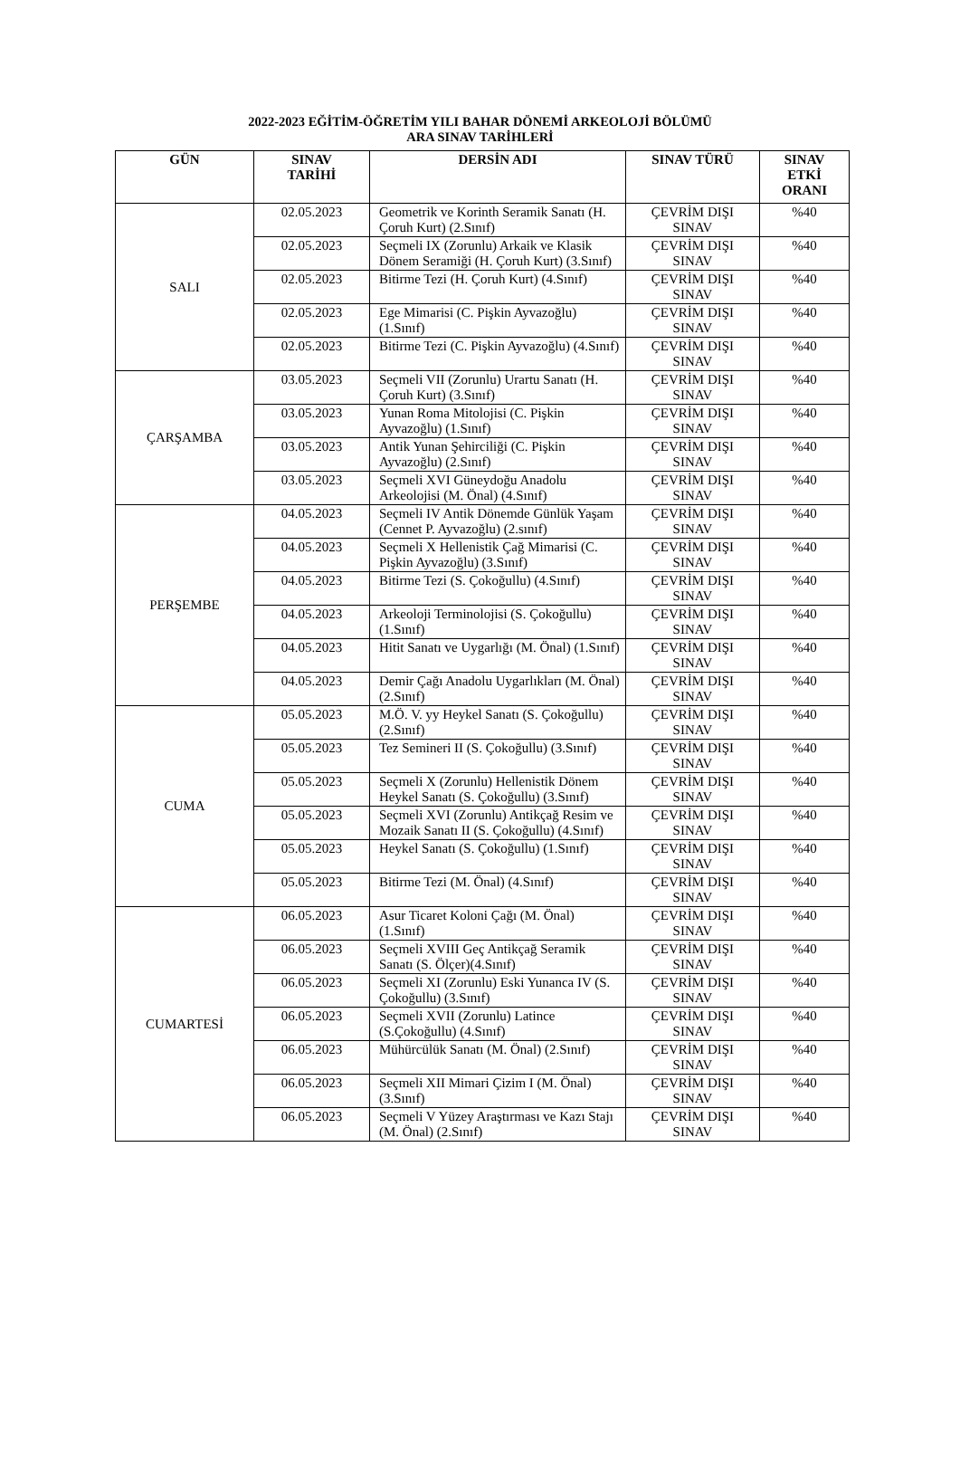2022-2023 EĞİTİM-ÖĞRETİM YILI BAHAR DÖNEMİ ARKEOLOJİ BÖLÜMÜ
ARA SINAV TARİHLERİ
| GÜN | SINAV TARİHİ | DERSİN ADI | SINAV TÜRÜ | SINAV ETKİ ORANI |
| --- | --- | --- | --- | --- |
| SALI | 02.05.2023 | Geometrik ve Korinth Seramik Sanatı (H. Çoruh Kurt) (2.Sınıf) | ÇEVRİM DIŞI SINAV | %40 |
| | 02.05.2023 | Seçmeli IX (Zorunlu) Arkaik ve Klasik Dönem Seramiği (H. Çoruh Kurt) (3.Sınıf) | ÇEVRİM DIŞI SINAV | %40 |
| | 02.05.2023 | Bitirme Tezi (H. Çoruh Kurt) (4.Sınıf) | ÇEVRİM DIŞI SINAV | %40 |
| | 02.05.2023 | Ege Mimarisi (C. Pişkin Ayvazoğlu) (1.Sınıf) | ÇEVRİM DIŞI SINAV | %40 |
| | 02.05.2023 | Bitirme Tezi (C. Pişkin Ayvazoğlu) (4.Sınıf) | ÇEVRİM DIŞI SINAV | %40 |
| ÇARŞAMBA | 03.05.2023 | Seçmeli VII (Zorunlu) Urartu Sanatı (H. Çoruh Kurt) (3.Sınıf) | ÇEVRİM DIŞI SINAV | %40 |
| | 03.05.2023 | Yunan Roma Mitolojisi (C. Pişkin Ayvazoğlu) (1.Sınıf) | ÇEVRİM DIŞI SINAV | %40 |
| | 03.05.2023 | Antik Yunan Şehirciliği (C. Pişkin Ayvazoğlu) (2.Sınıf) | ÇEVRİM DIŞI SINAV | %40 |
| | 03.05.2023 | Seçmeli XVI Güneydoğu Anadolu Arkeolojisi (M. Önal) (4.Sınıf) | ÇEVRİM DIŞI SINAV | %40 |
| PERŞEMBE | 04.05.2023 | Seçmeli IV Antik Dönemde Günlük Yaşam (Cennet P. Ayvazoğlu) (2.sınıf) | ÇEVRİM DIŞI SINAV | %40 |
| | 04.05.2023 | Seçmeli X Hellenistik Çağ Mimarisi (C. Pişkin Ayvazoğlu) (3.Sınıf) | ÇEVRİM DIŞI SINAV | %40 |
| | 04.05.2023 | Bitirme Tezi (S. Çokoğullu) (4.Sınıf) | ÇEVRİM DIŞI SINAV | %40 |
| | 04.05.2023 | Arkeoloji Terminolojisi (S. Çokoğullu) (1.Sınıf) | ÇEVRİM DIŞI SINAV | %40 |
| | 04.05.2023 | Hitit Sanatı ve Uygarlığı (M. Önal) (1.Sınıf) | ÇEVRİM DIŞI SINAV | %40 |
| | 04.05.2023 | Demir Çağı Anadolu Uygarlıkları (M. Önal) (2.Sınıf) | ÇEVRİM DIŞI SINAV | %40 |
| CUMA | 05.05.2023 | M.Ö. V. yy Heykel Sanatı (S. Çokoğullu) (2.Sınıf) | ÇEVRİM DIŞI SINAV | %40 |
| | 05.05.2023 | Tez Semineri II (S. Çokoğullu) (3.Sınıf) | ÇEVRİM DIŞI SINAV | %40 |
| | 05.05.2023 | Seçmeli X (Zorunlu) Hellenistik Dönem Heykel Sanatı (S. Çokoğullu) (3.Sınıf) | ÇEVRİM DIŞI SINAV | %40 |
| | 05.05.2023 | Seçmeli XVI (Zorunlu) Antikçağ Resim ve Mozaik Sanatı II (S. Çokoğullu) (4.Sınıf) | ÇEVRİM DIŞI SINAV | %40 |
| | 05.05.2023 | Heykel Sanatı (S. Çokoğullu) (1.Sınıf) | ÇEVRİM DIŞI SINAV | %40 |
| | 05.05.2023 | Bitirme Tezi (M. Önal) (4.Sınıf) | ÇEVRİM DIŞI SINAV | %40 |
| CUMARTESİ | 06.05.2023 | Asur Ticaret Koloni Çağı (M. Önal) (1.Sınıf) | ÇEVRİM DIŞI SINAV | %40 |
| | 06.05.2023 | Seçmeli XVIII Geç Antikçağ Seramik Sanatı (S. Ölçer)(4.Sınıf) | ÇEVRİM DIŞI SINAV | %40 |
| | 06.05.2023 | Seçmeli XI (Zorunlu) Eski Yunanca IV (S. Çokoğullu) (3.Sınıf) | ÇEVRİM DIŞI SINAV | %40 |
| | 06.05.2023 | Seçmeli XVII (Zorunlu) Latince (S.Çokoğullu) (4.Sınıf) | ÇEVRİM DIŞI SINAV | %40 |
| | 06.05.2023 | Mühürcülük Sanatı (M. Önal) (2.Sınıf) | ÇEVRİM DIŞI SINAV | %40 |
| | 06.05.2023 | Seçmeli XII Mimari Çizim I (M. Önal) (3.Sınıf) | ÇEVRİM DIŞI SINAV | %40 |
| | 06.05.2023 | Seçmeli V Yüzey Araştırması ve Kazı Stajı (M. Önal) (2.Sınıf) | ÇEVRİM DIŞI SINAV | %40 |